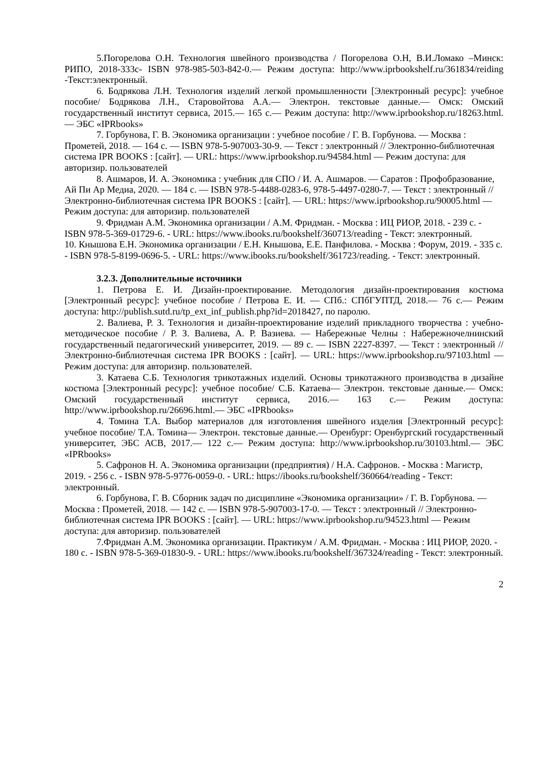5.Погорелова О.Н. Технология швейного производства / Погорелова О.Н, В.И.Ломако –Минск: РИПО, 2018-333с- ISBN 978-985-503-842-0.— Режим доступа: http://www.iprbookshelf.ru/361834/reiding -Текст:электронный.
6. Бодрякова Л.Н. Технология изделий легкой промышленности [Электронный ресурс]: учебное пособие/ Бодрякова Л.Н., Старовойтова А.А.— Электрон. текстовые данные.— Омск: Омский государственный институт сервиса, 2015.— 165 с.— Режим доступа: http://www.iprbookshop.ru/18263.html.— ЭБС «IPRbooks»
7. Горбунова, Г. В. Экономика организации : учебное пособие / Г. В. Горбунова. — Москва : Прометей, 2018. — 164 c. — ISBN 978-5-907003-30-9. — Текст : электронный // Электронно-библиотечная система IPR BOOKS : [сайт]. — URL: https://www.iprbookshop.ru/94584.html — Режим доступа: для авторизир. пользователей
8. Ашмаров, И. А. Экономика : учебник для СПО / И. А. Ашмаров. — Саратов : Профобразование, Ай Пи Ар Медиа, 2020. — 184 c. — ISBN 978-5-4488-0283-6, 978-5-4497-0280-7. — Текст : электронный // Электронно-библиотечная система IPR BOOKS : [сайт]. — URL: https://www.iprbookshop.ru/90005.html — Режим доступа: для авторизир. пользователей
9. Фридман А.М. Экономика организации / А.М. Фридман. - Москва : ИЦ РИОР, 2018. - 239 с. - ISBN 978-5-369-01729-6. - URL: https://www.ibooks.ru/bookshelf/360713/reading - Текст: электронный.
10. Кнышова Е.Н. Экономика организации / Е.Н. Кнышова, Е.Е. Панфилова. - Москва : Форум, 2019. - 335 с. - ISBN 978-5-8199-0696-5. - URL: https://www.ibooks.ru/bookshelf/361723/reading. - Текст: электронный.
3.2.3. Дополнительные источники
1. Петрова Е. И. Дизайн-проектирование. Методология дизайн-проектирования костюма [Электронный ресурс]: учебное пособие / Петрова Е. И. — СПб.: СПбГУПТД, 2018.— 76 с.— Режим доступа: http://publish.sutd.ru/tp_ext_inf_publish.php?id=2018427, по паролю.
2. Валиева, Р. З. Технология и дизайн-проектирование изделий прикладного творчества : учебно-методическое пособие / Р. З. Валиева, А. Р. Вазиева. — Набережные Челны : Набережночелнинский государственный педагогический университет, 2019. — 89 c. — ISBN 2227-8397. — Текст : электронный // Электронно-библиотечная система IPR BOOKS : [сайт]. — URL: https://www.iprbookshop.ru/97103.html — Режим доступа: для авторизир. пользователей.
3. Катаева С.Б. Технология трикотажных изделий. Основы трикотажного производства в дизайне костюма [Электронный ресурс]: учебное пособие/ С.Б. Катаева— Электрон. текстовые данные.— Омск: Омский государственный институт сервиса, 2016.— 163 c.— Режим доступа: http://www.iprbookshop.ru/26696.html.— ЭБС «IPRbooks»
4. Томина Т.А. Выбор материалов для изготовления швейного изделия [Электронный ресурс]: учебное пособие/ Т.А. Томина— Электрон. текстовые данные.— Оренбург: Оренбургский государственный университет, ЭБС АСВ, 2017.— 122 c.— Режим доступа: http://www.iprbookshop.ru/30103.html.— ЭБС «IPRbooks»
5. Сафронов Н. А. Экономика организации (предприятия) / Н.А. Сафронов. - Москва : Магистр, 2019. - 256 с. - ISBN 978-5-9776-0059-0. - URL: https://ibooks.ru/bookshelf/360664/reading - Текст: электронный.
6. Горбунова, Г. В. Сборник задач по дисциплине «Экономика организации» / Г. В. Горбунова. — Москва : Прометей, 2018. — 142 c. — ISBN 978-5-907003-17-0. — Текст : электронный // Электронно-библиотечная система IPR BOOKS : [сайт]. — URL: https://www.iprbookshop.ru/94523.html — Режим доступа: для авторизир. пользователей
7.Фридман А.М. Экономика организации. Практикум / А.М. Фридман. - Москва : ИЦ РИОР, 2020. - 180 с. - ISBN 978-5-369-01830-9. - URL: https://www.ibooks.ru/bookshelf/367324/reading - Текст: электронный.
2